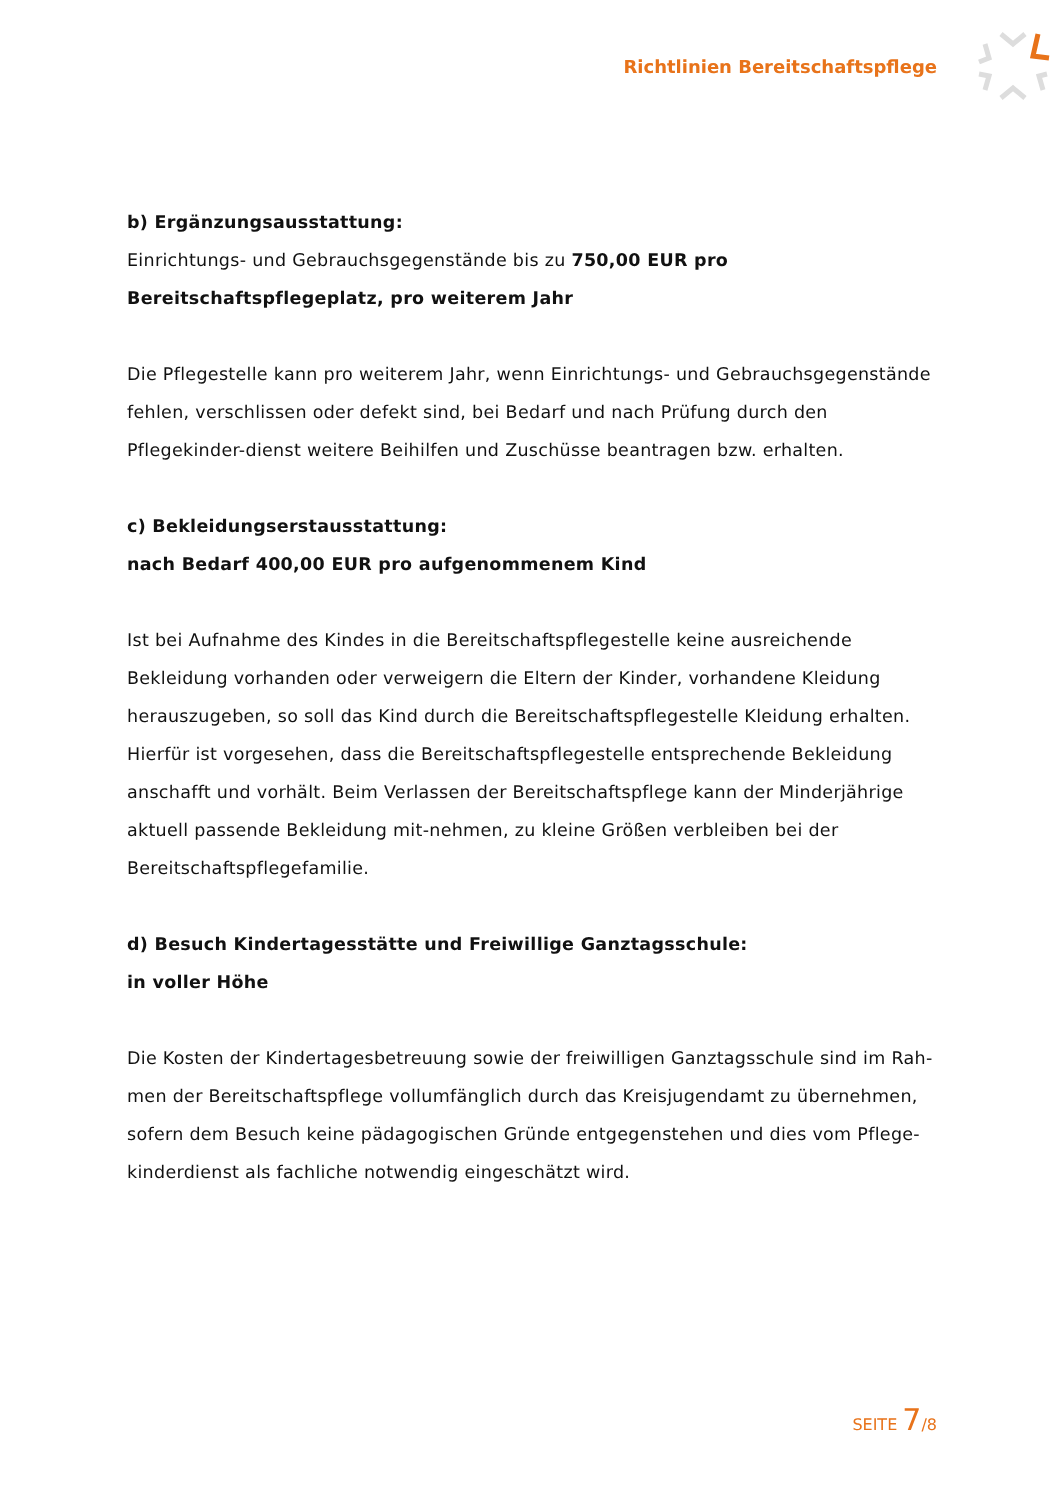Richtlinien Bereitschaftspflege
b) Ergänzungsausstattung:
Einrichtungs- und Gebrauchsgegenstände bis zu 750,00 EUR pro Bereitschaftspflegeplatz, pro weiterem Jahr
Die Pflegestelle kann pro weiterem Jahr, wenn Einrichtungs- und Gebrauchsgegenstände fehlen, verschlissen oder defekt sind, bei Bedarf und nach Prüfung durch den Pflegekinder-dienst weitere Beihilfen und Zuschüsse beantragen bzw. erhalten.
c) Bekleidungserstausstattung:
nach Bedarf 400,00 EUR pro aufgenommenem Kind
Ist bei Aufnahme des Kindes in die Bereitschaftspflegestelle keine ausreichende Bekleidung vorhanden oder verweigern die Eltern der Kinder, vorhandene Kleidung herauszugeben, so soll das Kind durch die Bereitschaftspflegestelle Kleidung erhalten. Hierfür ist vorgesehen, dass die Bereitschaftspflegestelle entsprechende Bekleidung anschafft und vorhält. Beim Verlassen der Bereitschaftspflege kann der Minderjährige aktuell passende Bekleidung mit-nehmen, zu kleine Größen verbleiben bei der Bereitschaftspflegefamilie.
d) Besuch Kindertagesstätte und Freiwillige Ganztagsschule:
in voller Höhe
Die Kosten der Kindertagesbetreuung sowie der freiwilligen Ganztagsschule sind im Rah-men der Bereitschaftspflege vollumfänglich durch das Kreisjugendamt zu übernehmen, sofern dem Besuch keine pädagogischen Gründe entgegenstehen und dies vom Pflege-kinderdienst als fachliche notwendig eingeschätzt wird.
SEITE 7/8